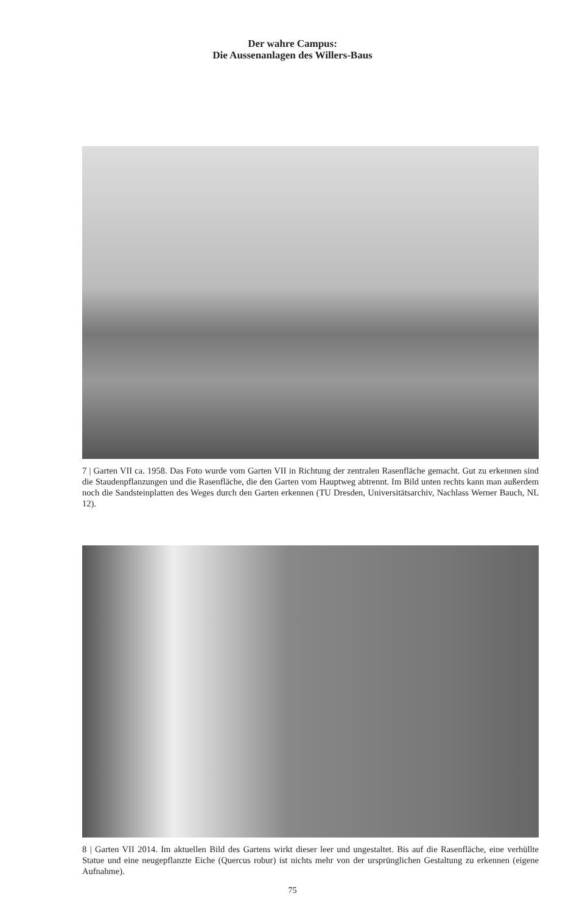Der wahre Campus:
Die Aussenanlagen des Willers-Baus
7 | Garten VII ca. 1958. Das Foto wurde vom Garten VII in Richtung der zentralen Rasenfläche gemacht. Gut zu erkennen sind die Staudenpflanzungen und die Rasenfläche, die den Garten vom Hauptweg abtrennt. Im Bild unten rechts kann man außerdem noch die Sandsteinplatten des Weges durch den Garten erkennen (TU Dresden, Universitätsarchiv, Nachlass Werner Bauch, NL 12).
8 | Garten VII 2014. Im aktuellen Bild des Gartens wirkt dieser leer und ungestaltet. Bis auf die Rasenfläche, eine verhüllte Statue und eine neugepflanzte Eiche (Quercus robur) ist nichts mehr von der ursprünglichen Gestaltung zu erkennen (eigene Aufnahme).
75